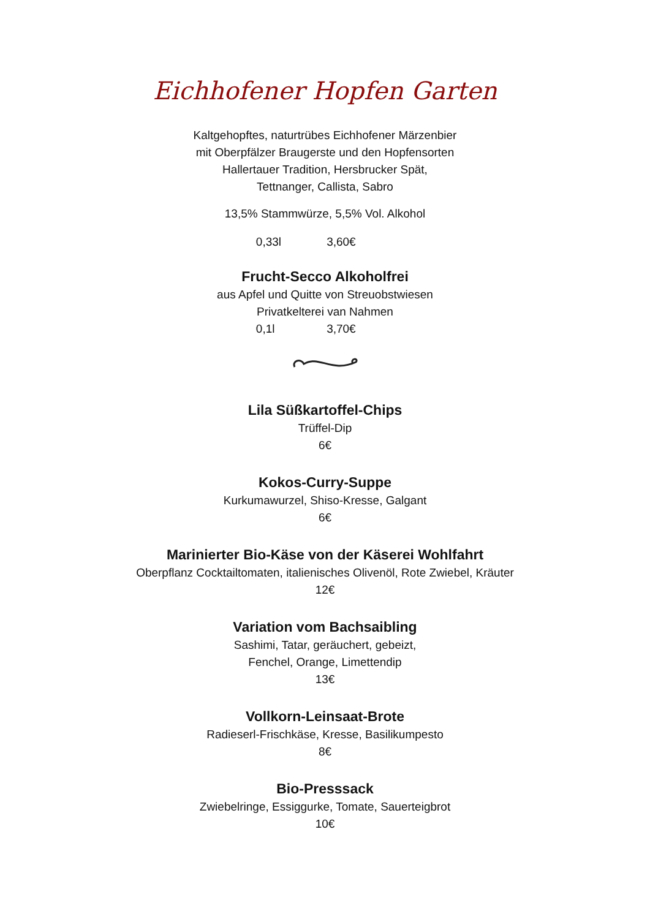Eichhofener Hopfen Garten
Kaltgehopftes, naturtrübes Eichhofener Märzenbier
mit Oberpfälzer Braugerste und den Hopfensorten
Hallertauer Tradition, Hersbrucker Spät,
Tettnanger, Callista, Sabro
13,5% Stammwürze, 5,5% Vol. Alkohol
0,33l 3,60€
Frucht-Secco Alkoholfrei
aus Apfel und Quitte von Streuobstwiesen
Privatkelterei van Nahmen
0,1l 3,70€
Lila Süßkartoffel-Chips
Trüffel-Dip
6€
Kokos-Curry-Suppe
Kurkumawurzel, Shiso-Kresse, Galgant
6€
Marinierter Bio-Käse von der Käserei Wohlfahrt
Oberpflanz Cocktailtomaten, italienisches Olivenöl, Rote Zwiebel, Kräuter
12€
Variation vom Bachsaibling
Sashimi, Tatar, geräuchert, gebeizt,
Fenchel, Orange, Limettendip
13€
Vollkorn-Leinsaat-Brote
Radieserl-Frischkäse, Kresse, Basilikumpesto
8€
Bio-Presssack
Zwiebelringe, Essiggurke, Tomate, Sauerteigbrot
10€